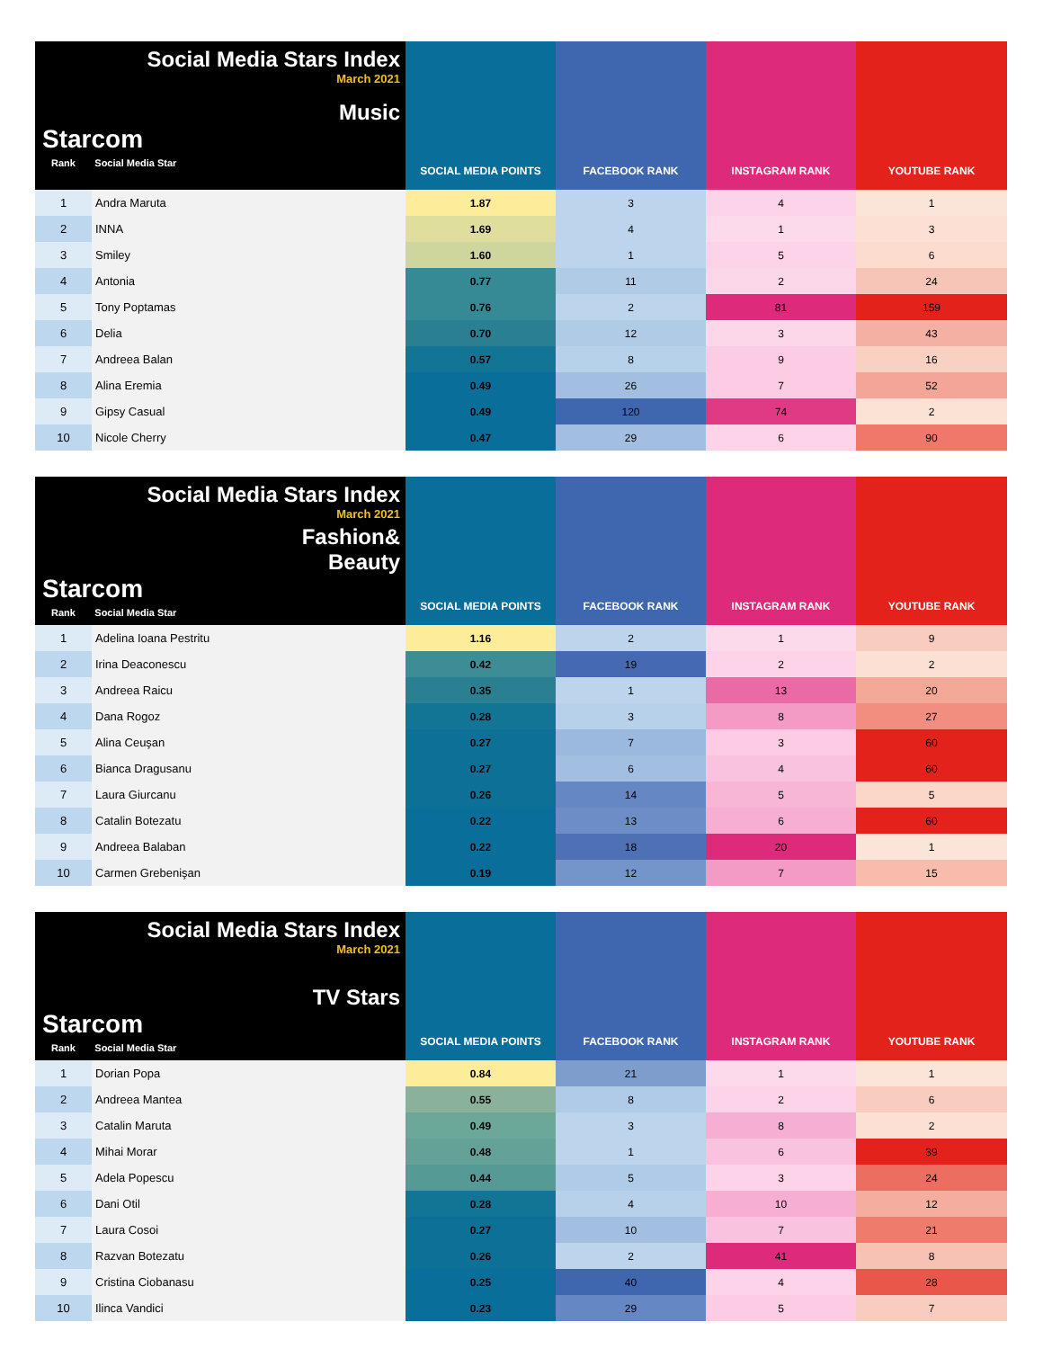| Social Media Stars Index March 2021 Music Starcom Rank Social Media Star | | SOCIAL MEDIA POINTS | FACEBOOK RANK | INSTAGRAM RANK | YOUTUBE RANK |
| --- | --- | --- | --- | --- | --- |
| 1 | Andra Maruta | 1.87 | 3 | 4 | 1 |
| 2 | INNA | 1.69 | 4 | 1 | 3 |
| 3 | Smiley | 1.60 | 1 | 5 | 6 |
| 4 | Antonia | 0.77 | 11 | 2 | 24 |
| 5 | Tony Poptamas | 0.76 | 2 | 81 | 159 |
| 6 | Delia | 0.70 | 12 | 3 | 43 |
| 7 | Andreea Balan | 0.57 | 8 | 9 | 16 |
| 8 | Alina Eremia | 0.49 | 26 | 7 | 52 |
| 9 | Gipsy Casual | 0.49 | 120 | 74 | 2 |
| 10 | Nicole Cherry | 0.47 | 29 | 6 | 90 |
| Social Media Stars Index March 2021 Fashion& Beauty Starcom Rank Social Media Star | | SOCIAL MEDIA POINTS | FACEBOOK RANK | INSTAGRAM RANK | YOUTUBE RANK |
| --- | --- | --- | --- | --- | --- |
| 1 | Adelina Ioana Pestritu | 1.16 | 2 | 1 | 9 |
| 2 | Irina Deaconescu | 0.42 | 19 | 2 | 2 |
| 3 | Andreea Raicu | 0.35 | 1 | 13 | 20 |
| 4 | Dana Rogoz | 0.28 | 3 | 8 | 27 |
| 5 | Alina Ceuşan | 0.27 | 7 | 3 | 60 |
| 6 | Bianca Dragusanu | 0.27 | 6 | 4 | 60 |
| 7 | Laura Giurcanu | 0.26 | 14 | 5 | 5 |
| 8 | Catalin Botezatu | 0.22 | 13 | 6 | 60 |
| 9 | Andreea Balaban | 0.22 | 18 | 20 | 1 |
| 10 | Carmen Grebenişan | 0.19 | 12 | 7 | 15 |
| Social Media Stars Index March 2021 TV Stars Starcom Rank Social Media Star | | SOCIAL MEDIA POINTS | FACEBOOK RANK | INSTAGRAM RANK | YOUTUBE RANK |
| --- | --- | --- | --- | --- | --- |
| 1 | Dorian Popa | 0.84 | 21 | 1 | 1 |
| 2 | Andreea Mantea | 0.55 | 8 | 2 | 6 |
| 3 | Catalin Maruta | 0.49 | 3 | 8 | 2 |
| 4 | Mihai Morar | 0.48 | 1 | 6 | 39 |
| 5 | Adela Popescu | 0.44 | 5 | 3 | 24 |
| 6 | Dani Otil | 0.28 | 4 | 10 | 12 |
| 7 | Laura Cosoi | 0.27 | 10 | 7 | 21 |
| 8 | Razvan Botezatu | 0.26 | 2 | 41 | 8 |
| 9 | Cristina Ciobanasu | 0.25 | 40 | 4 | 28 |
| 10 | Ilinca Vandici | 0.23 | 29 | 5 | 7 |